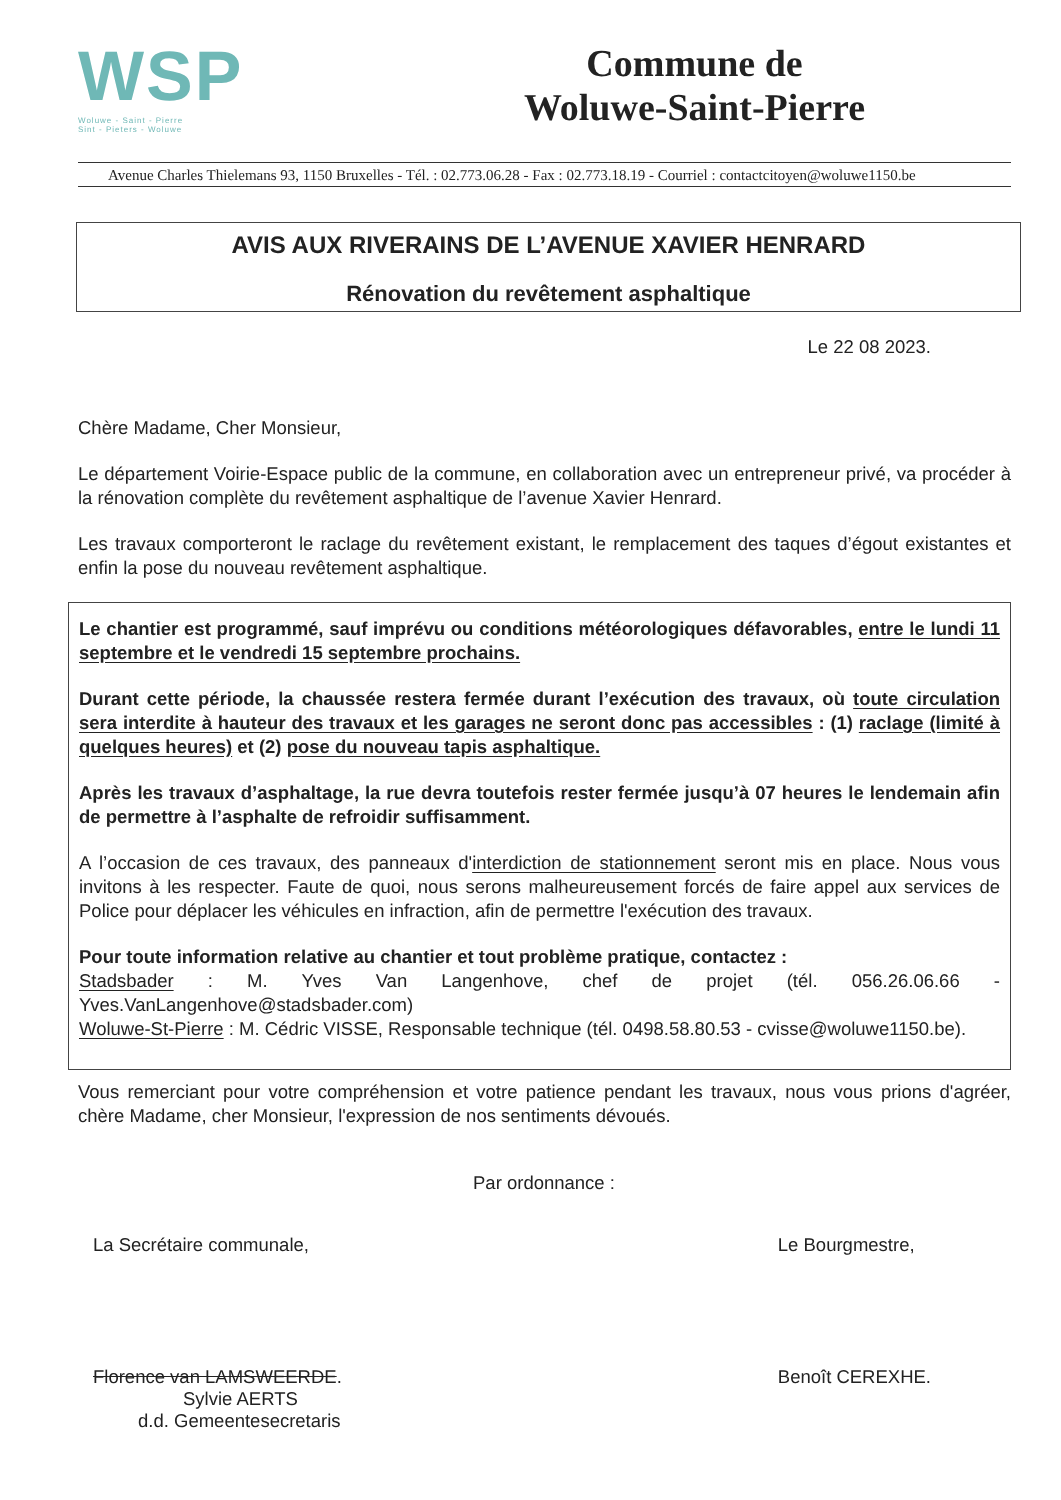WSP
Woluwe - Saint - Pierre
Sint - Pieters - Woluwe
Commune de
Woluwe-Saint-Pierre
Avenue Charles Thielemans 93, 1150 Bruxelles - Tél. : 02.773.06.28 - Fax : 02.773.18.19 - Courriel : contactcitoyen@woluwe1150.be
AVIS AUX RIVERAINS DE L’AVENUE XAVIER HENRARD
Rénovation du revêtement asphaltique
Le 22 08 2023.
Chère Madame, Cher Monsieur,
Le département Voirie-Espace public de la commune, en collaboration avec un entrepreneur privé, va procéder à la rénovation complète du revêtement asphaltique de l’avenue Xavier Henrard.
Les travaux comporteront le raclage du revêtement existant, le remplacement des taques d’égout existantes et enfin la pose du nouveau revêtement asphaltique.
Le chantier est programmé, sauf imprévu ou conditions météorologiques défavorables, entre le lundi 11 septembre et le vendredi 15 septembre prochains.
Durant cette période, la chaussée restera fermée durant l’exécution des travaux, où toute circulation sera interdite à hauteur des travaux et les garages ne seront donc pas accessibles : (1) raclage (limité à quelques heures) et (2) pose du nouveau tapis asphaltique.
Après les travaux d’asphaltage, la rue devra toutefois rester fermée jusqu’à 07 heures le lendemain afin de permettre à l’asphalte de refroidir suffisamment.
A l’occasion de ces travaux, des panneaux d'interdiction de stationnement seront mis en place. Nous vous invitons à les respecter. Faute de quoi, nous serons malheureusement forcés de faire appel aux services de Police pour déplacer les véhicules en infraction, afin de permettre l'exécution des travaux.
Pour toute information relative au chantier et tout problème pratique, contactez :
Stadsbader : M. Yves Van Langenhove, chef de projet (tél. 056.26.06.66 - Yves.VanLangenhove@stadsbader.com)
Woluwe-St-Pierre : M. Cédric VISSE, Responsable technique (tél. 0498.58.80.53 - cvisse@woluwe1150.be).
Vous remerciant pour votre compréhension et votre patience pendant les travaux, nous vous prions d'agréer, chère Madame, cher Monsieur, l'expression de nos sentiments dévoués.
Par ordonnance :
La Secrétaire communale,
Florence van LAMSWEERDE.
Sylvie AERTS
d.d. Gemeentesecretaris
Le Bourgmestre,
Benoît CEREXHE.